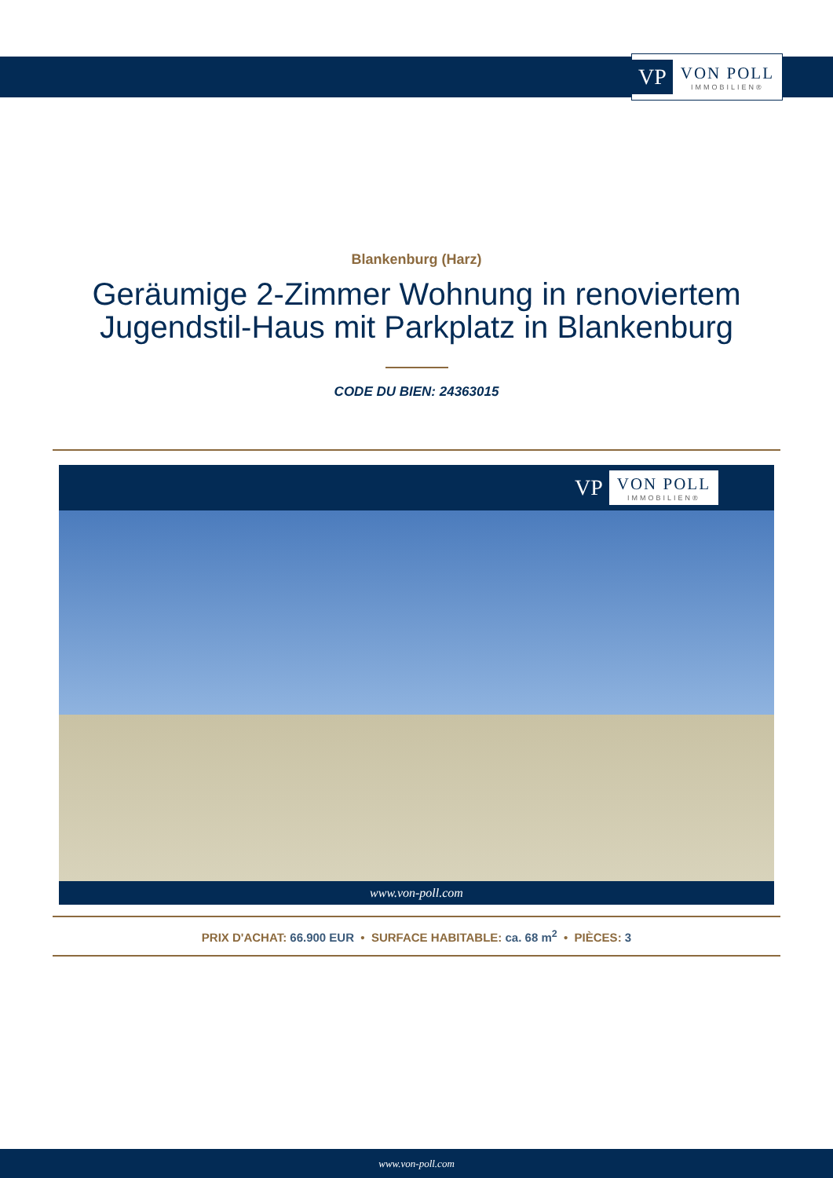VP VON POLL
IMMOBILIEN®
Blankenburg (Harz)
Geräumige 2-Zimmer Wohnung in renoviertem
Jugendstil-Haus mit Parkplatz in Blankenburg
CODE DU BIEN: 24363015
VP VON POLL
IMMOBILIEN®
www.von-poll.com
PRIX D'ACHAT: 66.900 EUR • SURFACE HABITABLE: ca. 68 m<sup>2</sup> • PIÈCES: 3
www.von-poll.com